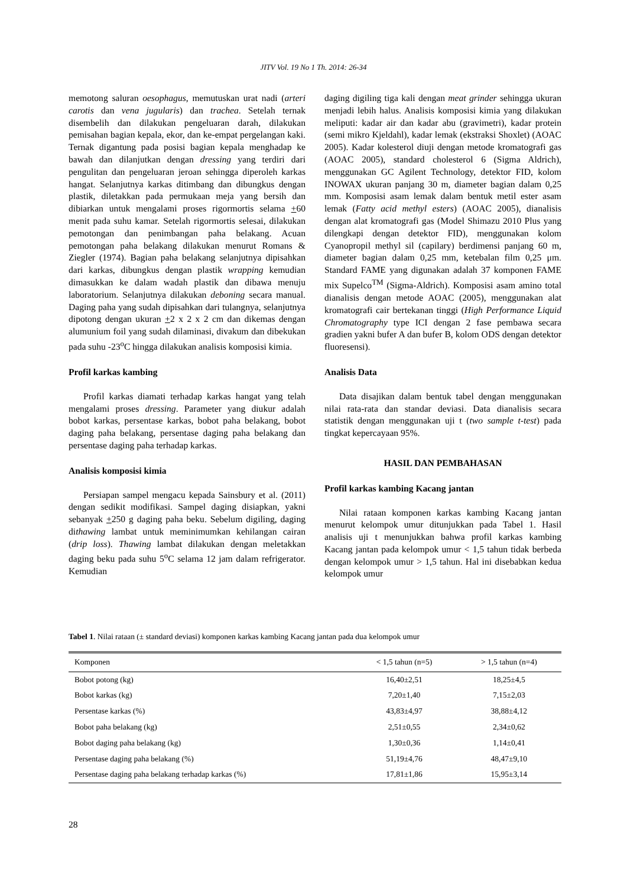JITV Vol. 19 No 1 Th. 2014: 26-34
memotong saluran oesophagus, memutuskan urat nadi (arteri carotis dan vena jugularis) dan trachea. Setelah ternak disembelih dan dilakukan pengeluaran darah, dilakukan pemisahan bagian kepala, ekor, dan ke-empat pergelangan kaki. Ternak digantung pada posisi bagian kepala menghadap ke bawah dan dilanjutkan dengan dressing yang terdiri dari pengulitan dan pengeluaran jeroan sehingga diperoleh karkas hangat. Selanjutnya karkas ditimbang dan dibungkus dengan plastik, diletakkan pada permukaan meja yang bersih dan dibiarkan untuk mengalami proses rigormortis selama +60 menit pada suhu kamar. Setelah rigormortis selesai, dilakukan pemotongan dan penimbangan paha belakang. Acuan pemotongan paha belakang dilakukan menurut Romans & Ziegler (1974). Bagian paha belakang selanjutnya dipisahkan dari karkas, dibungkus dengan plastik wrapping kemudian dimasukkan ke dalam wadah plastik dan dibawa menuju laboratorium. Selanjutnya dilakukan deboning secara manual. Daging paha yang sudah dipisahkan dari tulangnya, selanjutnya dipotong dengan ukuran +2 x 2 x 2 cm dan dikemas dengan alumunium foil yang sudah dilaminasi, divakum dan dibekukan pada suhu -23<sup>o</sup>C hingga dilakukan analisis komposisi kimia.
Profil karkas kambing
Profil karkas diamati terhadap karkas hangat yang telah mengalami proses dressing. Parameter yang diukur adalah bobot karkas, persentase karkas, bobot paha belakang, bobot daging paha belakang, persentase daging paha belakang dan persentase daging paha terhadap karkas.
Analisis komposisi kimia
Persiapan sampel mengacu kepada Sainsbury et al. (2011) dengan sedikit modifikasi. Sampel daging disiapkan, yakni sebanyak +250 g daging paha beku. Sebelum digiling, daging dithawing lambat untuk meminimumkan kehilangan cairan (drip loss). Thawing lambat dilakukan dengan meletakkan daging beku pada suhu 5<sup>o</sup>C selama 12 jam dalam refrigerator. Kemudian
daging digiling tiga kali dengan meat grinder sehingga ukuran menjadi lebih halus. Analisis komposisi kimia yang dilakukan meliputi: kadar air dan kadar abu (gravimetri), kadar protein (semi mikro Kjeldahl), kadar lemak (ekstraksi Shoxlet) (AOAC 2005). Kadar kolesterol diuji dengan metode kromatografi gas (AOAC 2005), standard cholesterol 6 (Sigma Aldrich), menggunakan GC Agilent Technology, detektor FID, kolom INOWAX ukuran panjang 30 m, diameter bagian dalam 0,25 mm. Komposisi asam lemak dalam bentuk metil ester asam lemak (Fatty acid methyl esters) (AOAC 2005), dianalisis dengan alat kromatografi gas (Model Shimazu 2010 Plus yang dilengkapi dengan detektor FID), menggunakan kolom Cyanopropil methyl sil (capilary) berdimensi panjang 60 m, diameter bagian dalam 0,25 mm, ketebalan film 0,25 μm. Standard FAME yang digunakan adalah 37 komponen FAME mix Supelco<sup>TM</sup> (Sigma-Aldrich). Komposisi asam amino total dianalisis dengan metode AOAC (2005), menggunakan alat kromatografi cair bertekanan tinggi (High Performance Liquid Chromatography type ICI dengan 2 fase pembawa secara gradien yakni bufer A dan bufer B, kolom ODS dengan detektor fluoresensi).
Analisis Data
Data disajikan dalam bentuk tabel dengan menggunakan nilai rata-rata dan standar deviasi. Data dianalisis secara statistik dengan menggunakan uji t (two sample t-test) pada tingkat kepercayaan 95%.
HASIL DAN PEMBAHASAN
Profil karkas kambing Kacang jantan
Nilai rataan komponen karkas kambing Kacang jantan menurut kelompok umur ditunjukkan pada Tabel 1. Hasil analisis uji t menunjukkan bahwa profil karkas kambing Kacang jantan pada kelompok umur < 1,5 tahun tidak berbeda dengan kelompok umur > 1,5 tahun. Hal ini disebabkan kedua kelompok umur
Tabel 1. Nilai rataan (± standard deviasi) komponen karkas kambing Kacang jantan pada dua kelompok umur
| Komponen | < 1,5 tahun (n=5) | > 1,5 tahun (n=4) |
| --- | --- | --- |
| Bobot potong (kg) | 16,40±2,51 | 18,25±4,5 |
| Bobot karkas (kg) | 7,20±1,40 | 7,15±2,03 |
| Persentase karkas (%) | 43,83±4,97 | 38,88±4,12 |
| Bobot paha belakang (kg) | 2,51±0,55 | 2,34±0,62 |
| Bobot daging paha belakang (kg) | 1,30±0,36 | 1,14±0,41 |
| Persentase daging paha belakang (%) | 51,19±4,76 | 48,47±9,10 |
| Persentase daging paha belakang terhadap karkas (%) | 17,81±1,86 | 15,95±3,14 |
28